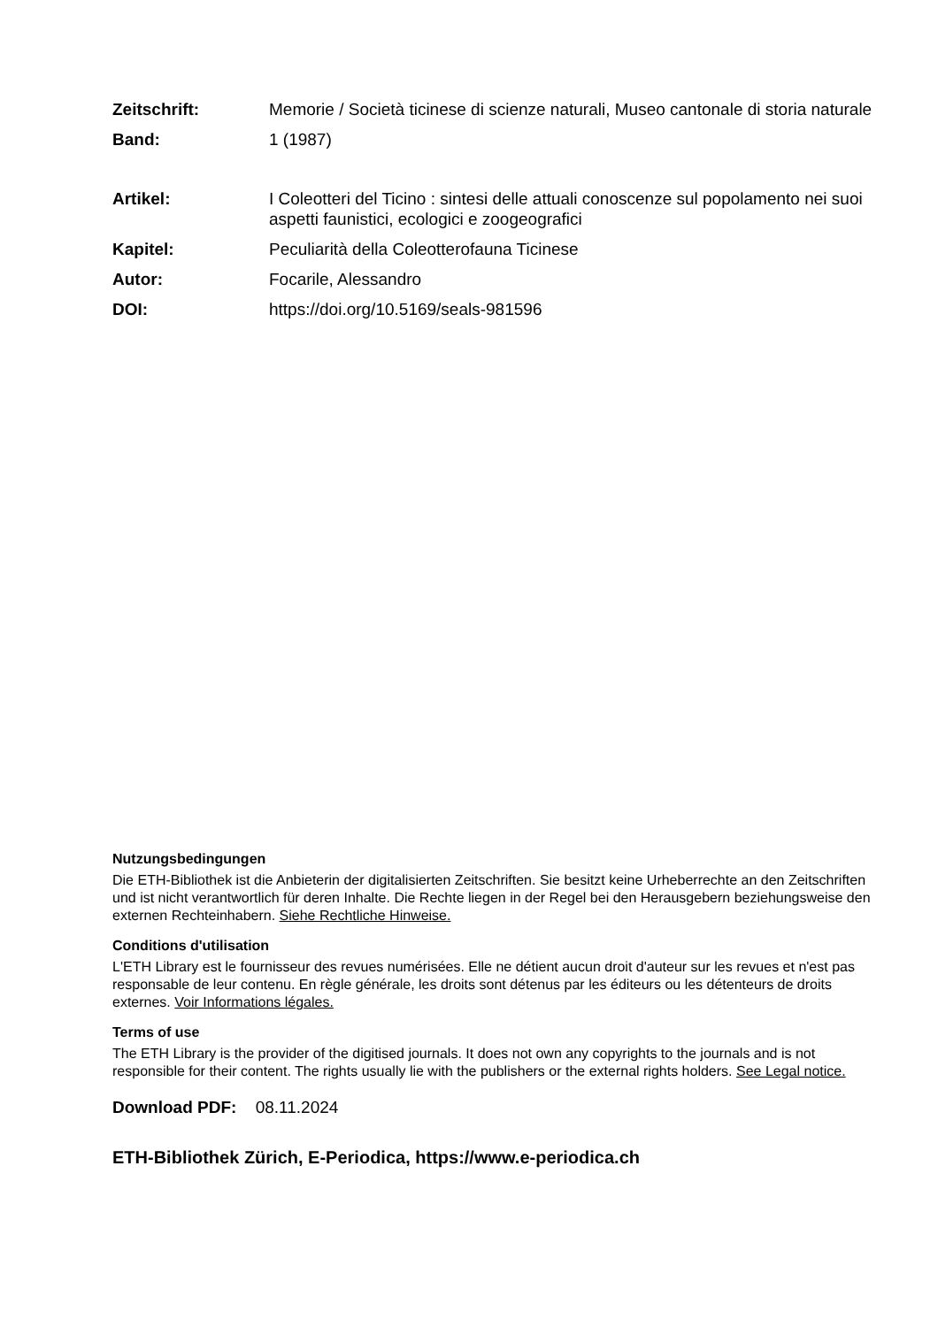Zeitschrift: Memorie / Società ticinese di scienze naturali, Museo cantonale di storia naturale
Band: 1 (1987)
Artikel: I Coleotteri del Ticino : sintesi delle attuali conoscenze sul popolamento nei suoi aspetti faunistici, ecologici e zoogeografici
Kapitel: Peculiarità della Coleotterofauna Ticinese
Autor: Focarile, Alessandro
DOI: https://doi.org/10.5169/seals-981596
Nutzungsbedingungen
Die ETH-Bibliothek ist die Anbieterin der digitalisierten Zeitschriften. Sie besitzt keine Urheberrechte an den Zeitschriften und ist nicht verantwortlich für deren Inhalte. Die Rechte liegen in der Regel bei den Herausgebern beziehungsweise den externen Rechteinhabern. Siehe Rechtliche Hinweise.
Conditions d'utilisation
L'ETH Library est le fournisseur des revues numérisées. Elle ne détient aucun droit d'auteur sur les revues et n'est pas responsable de leur contenu. En règle générale, les droits sont détenus par les éditeurs ou les détenteurs de droits externes. Voir Informations légales.
Terms of use
The ETH Library is the provider of the digitised journals. It does not own any copyrights to the journals and is not responsible for their content. The rights usually lie with the publishers or the external rights holders. See Legal notice.
Download PDF: 08.11.2024
ETH-Bibliothek Zürich, E-Periodica, https://www.e-periodica.ch